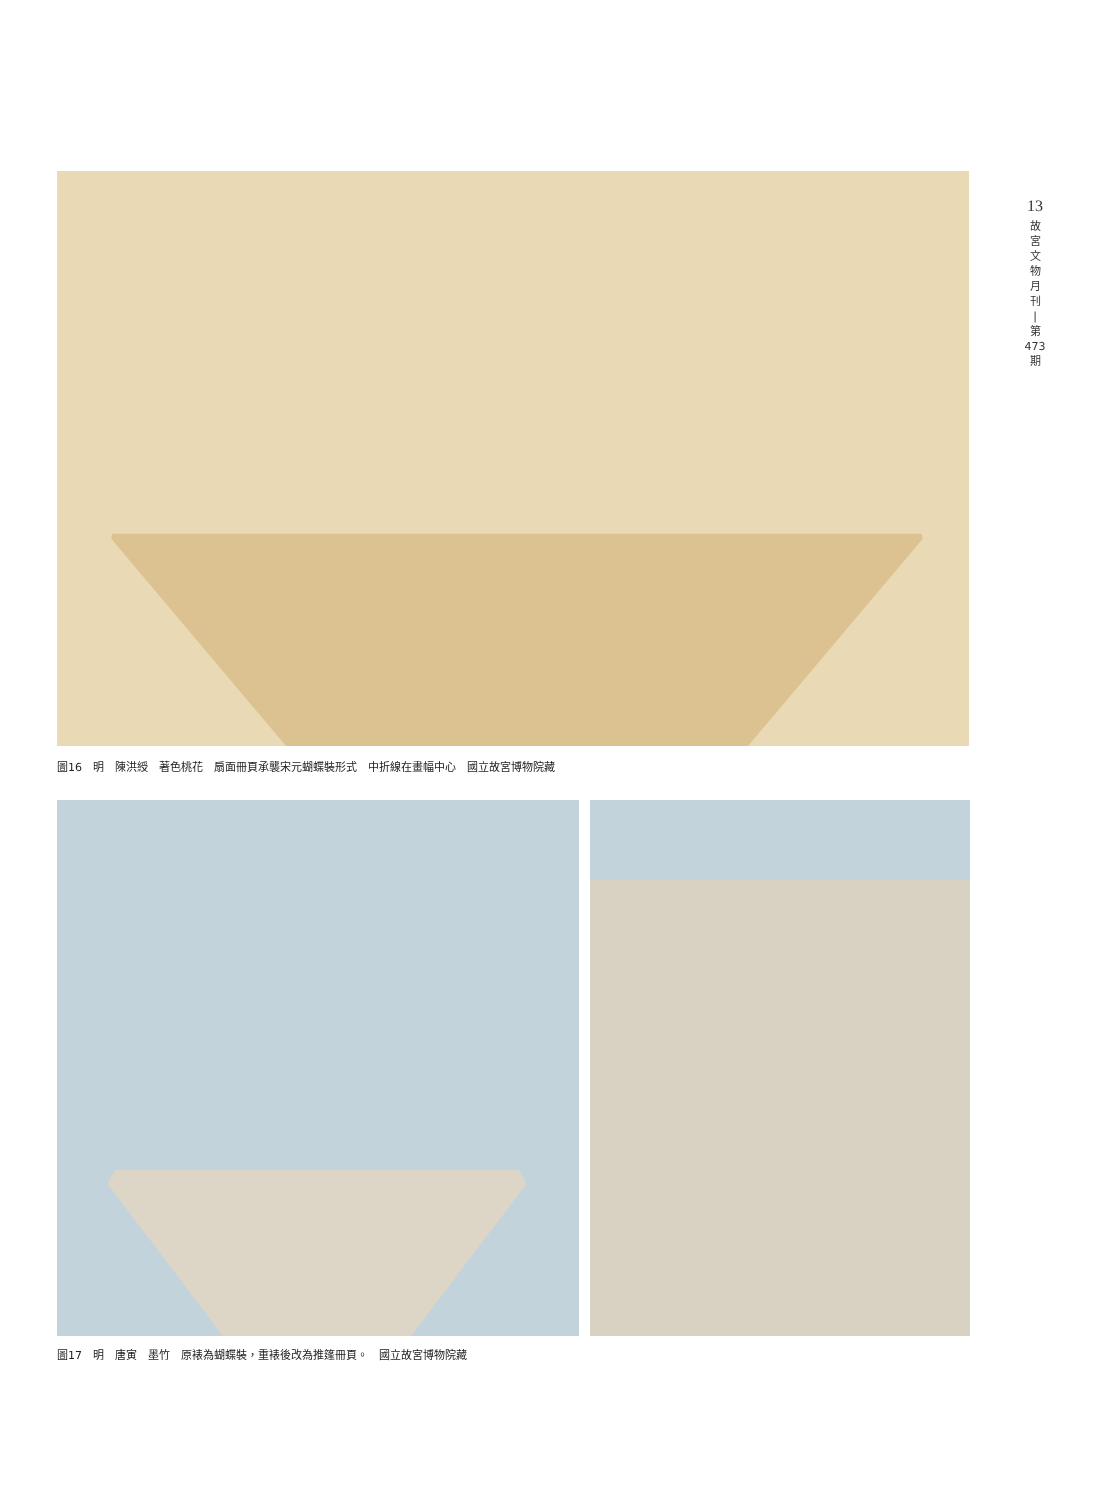13
故
宮
文
物
月
刊
|
第
473
期
圖16　明　陳洪綬　著色桃花　扇面冊頁承襲宋元蝴蝶裝形式　中折線在畫幅中心　國立故宮博物院藏
圖17　明　唐寅　墨竹　原裱為蝴蝶裝，重裱後改為推篷冊頁。　國立故宮博物院藏